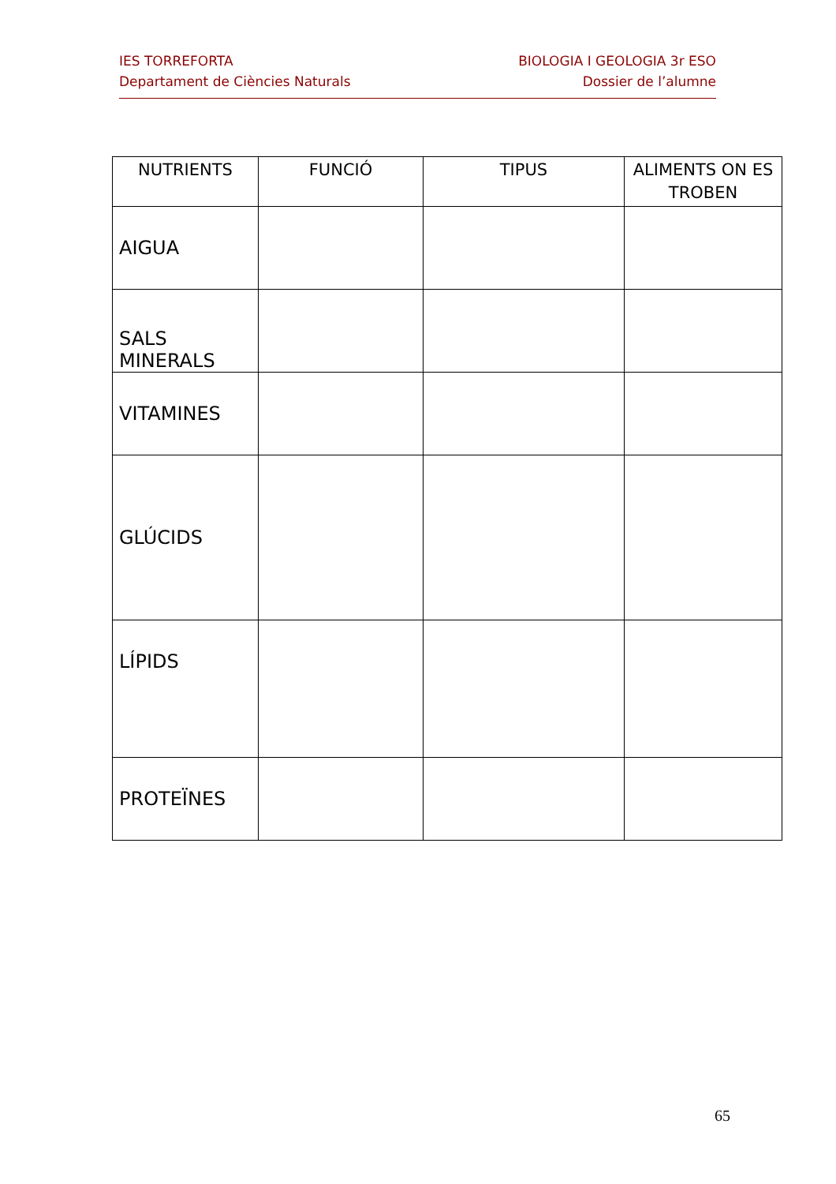IES TORREFORTA
Departament de Ciències Naturals
BIOLOGIA I GEOLOGIA 3r ESO
Dossier de l’alumne
| NUTRIENTS | FUNCIÓ | TIPUS | ALIMENTS ON ES TROBEN |
| --- | --- | --- | --- |
| AIGUA | | | |
| SALS MINERALS | | | |
| VITAMINES | | | |
| GLÚCIDS | | | |
| LÍPIDS | | | |
| PROTEÏNES | | | |
65